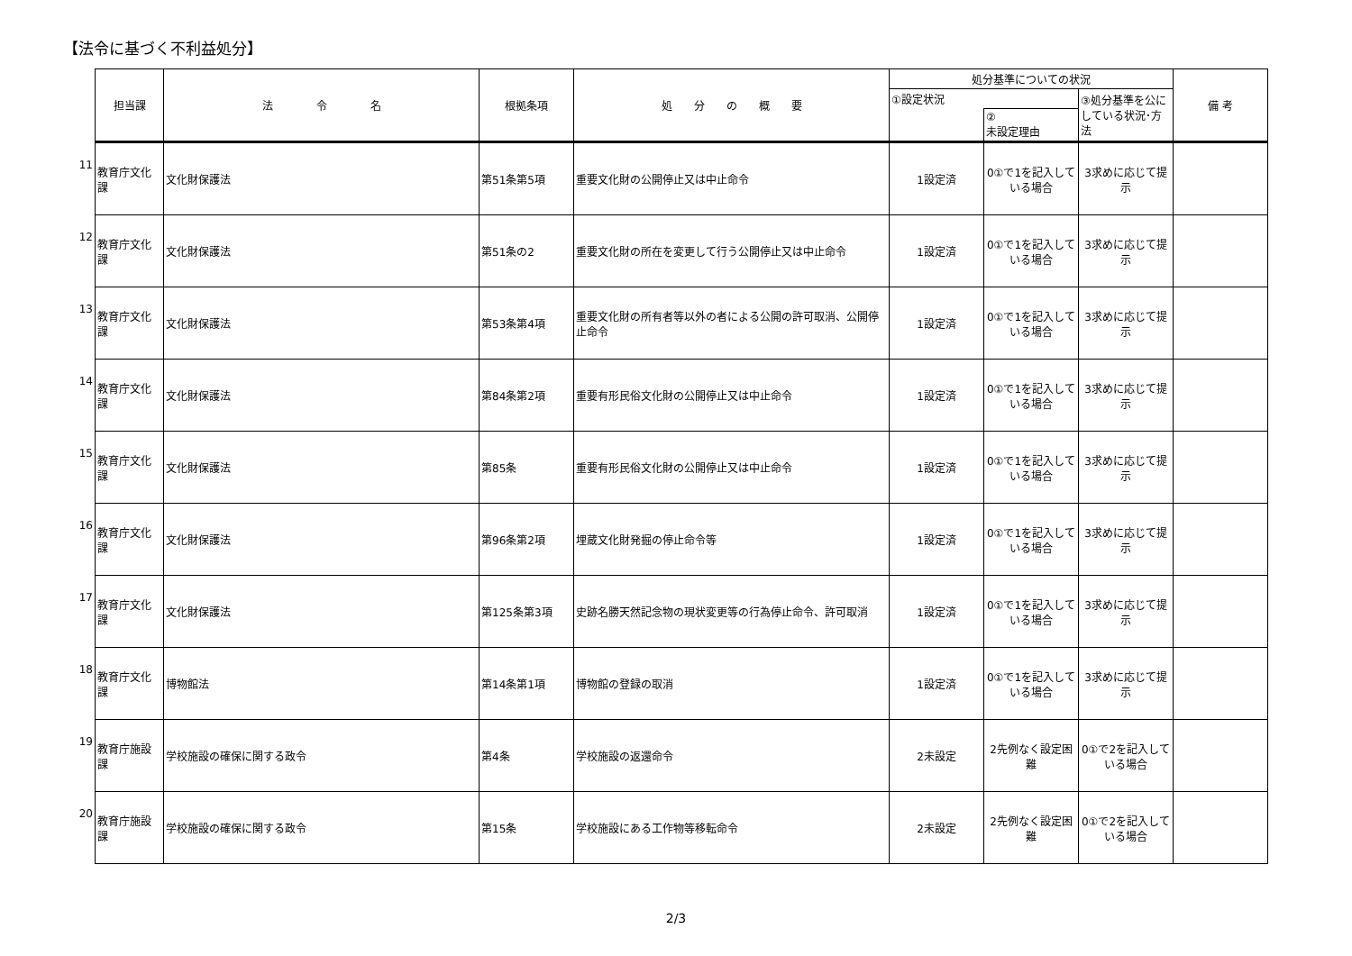【法令に基づく不利益処分】
11
12
13
14
15
16
17
18
19
20
| 担当課 | 法 令 名 | 根拠条項 | 処 分 の 概 要 | 処分基準についての状況 | | | 備 考 |
| --- | --- | --- | --- | --- | --- | --- | --- |
| | | | | ①設定状況 | | ③処分基準を公にしている状況･方法 | |
| | | | | | ② 未設定理由 | | |
| 教育庁文化課 | 文化財保護法 | 第51条第5項 | 重要文化財の公開停止又は中止命令 | 1設定済 | 0①で1を記入している場合 | 3求めに応じて提示 | |
| 教育庁文化課 | 文化財保護法 | 第51条の2 | 重要文化財の所在を変更して行う公開停止又は中止命令 | 1設定済 | 0①で1を記入している場合 | 3求めに応じて提示 | |
| 教育庁文化課 | 文化財保護法 | 第53条第4項 | 重要文化財の所有者等以外の者による公開の許可取消、公開停止命令 | 1設定済 | 0①で1を記入している場合 | 3求めに応じて提示 | |
| 教育庁文化課 | 文化財保護法 | 第84条第2項 | 重要有形民俗文化財の公開停止又は中止命令 | 1設定済 | 0①で1を記入している場合 | 3求めに応じて提示 | |
| 教育庁文化課 | 文化財保護法 | 第85条 | 重要有形民俗文化財の公開停止又は中止命令 | 1設定済 | 0①で1を記入している場合 | 3求めに応じて提示 | |
| 教育庁文化課 | 文化財保護法 | 第96条第2項 | 埋蔵文化財発掘の停止命令等 | 1設定済 | 0①で1を記入している場合 | 3求めに応じて提示 | |
| 教育庁文化課 | 文化財保護法 | 第125条第3項 | 史跡名勝天然記念物の現状変更等の行為停止命令、許可取消 | 1設定済 | 0①で1を記入している場合 | 3求めに応じて提示 | |
| 教育庁文化課 | 博物館法 | 第14条第1項 | 博物館の登録の取消 | 1設定済 | 0①で1を記入している場合 | 3求めに応じて提示 | |
| 教育庁施設課 | 学校施設の確保に関する政令 | 第4条 | 学校施設の返還命令 | 2未設定 | 2先例なく設定困難 | 0①で2を記入している場合 | |
| 教育庁施設課 | 学校施設の確保に関する政令 | 第15条 | 学校施設にある工作物等移転命令 | 2未設定 | 2先例なく設定困難 | 0①で2を記入している場合 | |
2/3